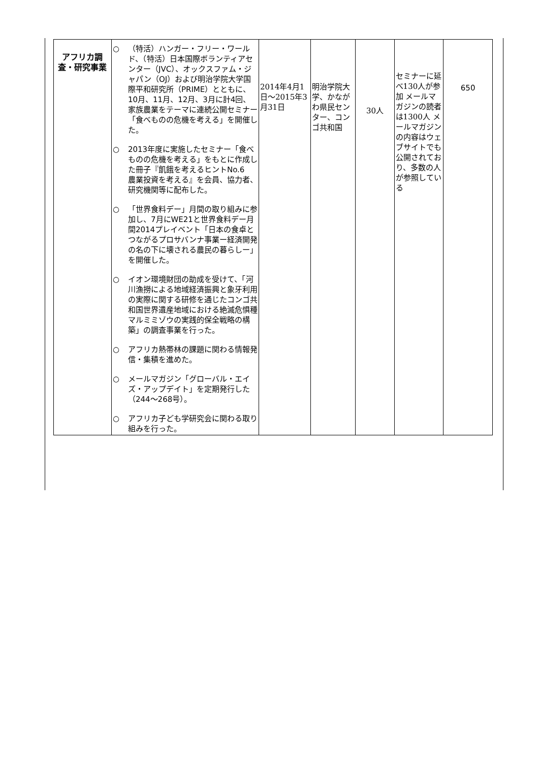| アフリカ調査・研究事業 | ○ （特活）ハンガー・フリー・ワールド、（特活）日本国際ボランティアセンター（JVC）、オックスファム・ジャパン（OJ）および明治学院大学国際平和研究所（PRIME）とともに、10月、11月、12月、3月に計4回、家族農業をテーマに連続公開セミナー「食べものの危機を考える」を開催した。 ○ 2013年度に実施したセミナー「食べものの危機を考える」をもとに作成した冊子『飢餓を考えるヒントNo.6 農業投資を考える』を会員、協力者、研究機関等に配布した。 ○ 「世界食料デー」月間の取り組みに参加し、7月にWE21と世界食料デー月間2014プレイベント「日本の食卓とつながるプロサバンナ事業ー経済開発の名の下に壊される農民の暮らしー」を開催した。 ○ イオン環境財団の助成を受けて、「河川漁撈による地域経済振興と象牙利用の実際に関する研修を通じたコンゴ共和国世界遺産地域における絶滅危惧種マルミミゾウの実践的保全戦略の構築」の調査事業を行った。 ○ アフリカ熱帯林の課題に関わる情報発信・集積を進めた。 ○ メールマガジン「グローバル・エイズ・アップデイト」を定期発行した（244〜268号）。 ○ アフリカ子ども学研究会に関わる取り組みを行った。 | 2014年4月1日〜2015年3月31日 | 明治学院大学、かながわ県民センター、コンゴ共和国 | 30人 | セミナーに延べ130人が参加 メールマガジンの読者は1300人 メールマガジンの内容はウェブサイトでも公開されており、多数の人が参照している | 650 |